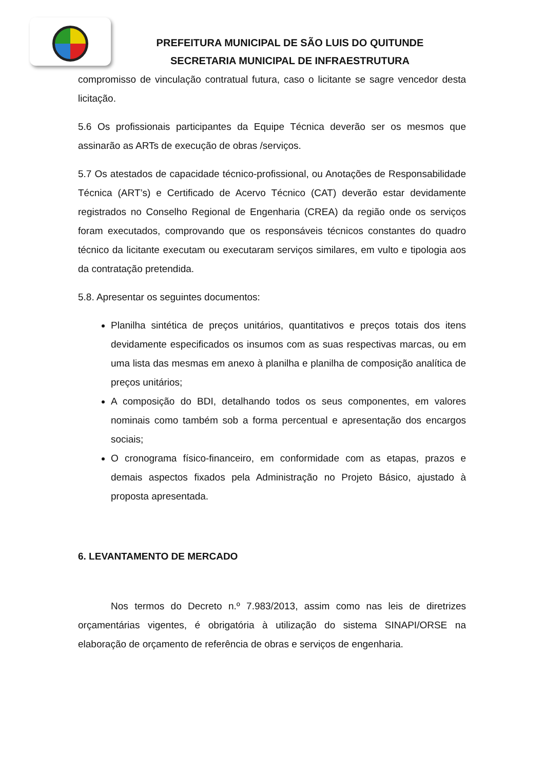PREFEITURA MUNICIPAL DE SÃO LUIS DO QUITUNDE
SECRETARIA MUNICIPAL DE INFRAESTRUTURA
compromisso de vinculação contratual futura, caso o licitante se sagre vencedor desta licitação.
5.6 Os profissionais participantes da Equipe Técnica deverão ser os mesmos que assinarão as ARTs de execução de obras /serviços.
5.7 Os atestados de capacidade técnico-profissional, ou Anotações de Responsabilidade Técnica (ART’s) e Certificado de Acervo Técnico (CAT) deverão estar devidamente registrados no Conselho Regional de Engenharia (CREA) da região onde os serviços foram executados, comprovando que os responsáveis técnicos constantes do quadro técnico da licitante executam ou executaram serviços similares, em vulto e tipologia aos da contratação pretendida.
5.8. Apresentar os seguintes documentos:
Planilha sintética de preços unitários, quantitativos e preços totais dos itens devidamente especificados os insumos com as suas respectivas marcas, ou em uma lista das mesmas em anexo à planilha e planilha de composição analítica de preços unitários;
A composição do BDI, detalhando todos os seus componentes, em valores nominais como também sob a forma percentual e apresentação dos encargos sociais;
O cronograma físico-financeiro, em conformidade com as etapas, prazos e demais aspectos fixados pela Administração no Projeto Básico, ajustado à proposta apresentada.
6. LEVANTAMENTO DE MERCADO
Nos termos do Decreto n.º 7.983/2013, assim como nas leis de diretrizes orçamentárias vigentes, é obrigatória à utilização do sistema SINAPI/ORSE na elaboração de orçamento de referência de obras e serviços de engenharia.